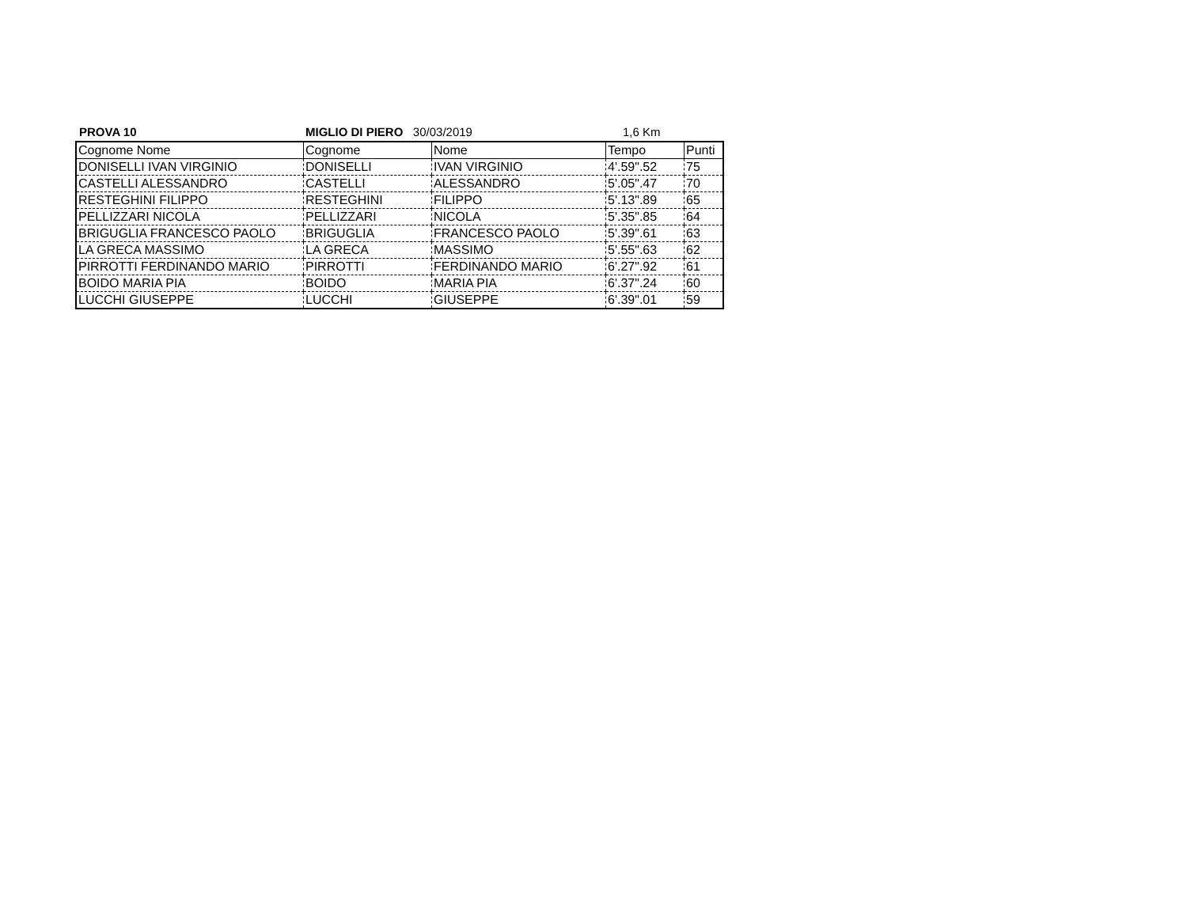PROVA 10 MIGLIO DI PIERO 30/03/2019 1,6 Km
| Cognome Nome | Cognome | Nome | Tempo | Punti |
| DONISELLI IVAN VIRGINIO | DONISELLI | IVAN VIRGINIO | 4'.59".52 | 75 |
| CASTELLI ALESSANDRO | CASTELLI | ALESSANDRO | 5'.05".47 | 70 |
| RESTEGHINI FILIPPO | RESTEGHINI | FILIPPO | 5'.13".89 | 65 |
| PELLIZZARI NICOLA | PELLIZZARI | NICOLA | 5'.35".85 | 64 |
| BRIGUGLIA FRANCESCO PAOLO | BRIGUGLIA | FRANCESCO PAOLO | 5'.39".61 | 63 |
| LA GRECA MASSIMO | LA GRECA | MASSIMO | 5'.55".63 | 62 |
| PIRROTTI FERDINANDO MARIO | PIRROTTI | FERDINANDO MARIO | 6'.27".92 | 61 |
| BOIDO MARIA PIA | BOIDO | MARIA PIA | 6'.37".24 | 60 |
| LUCCHI GIUSEPPE | LUCCHI | GIUSEPPE | 6'.39".01 | 59 |